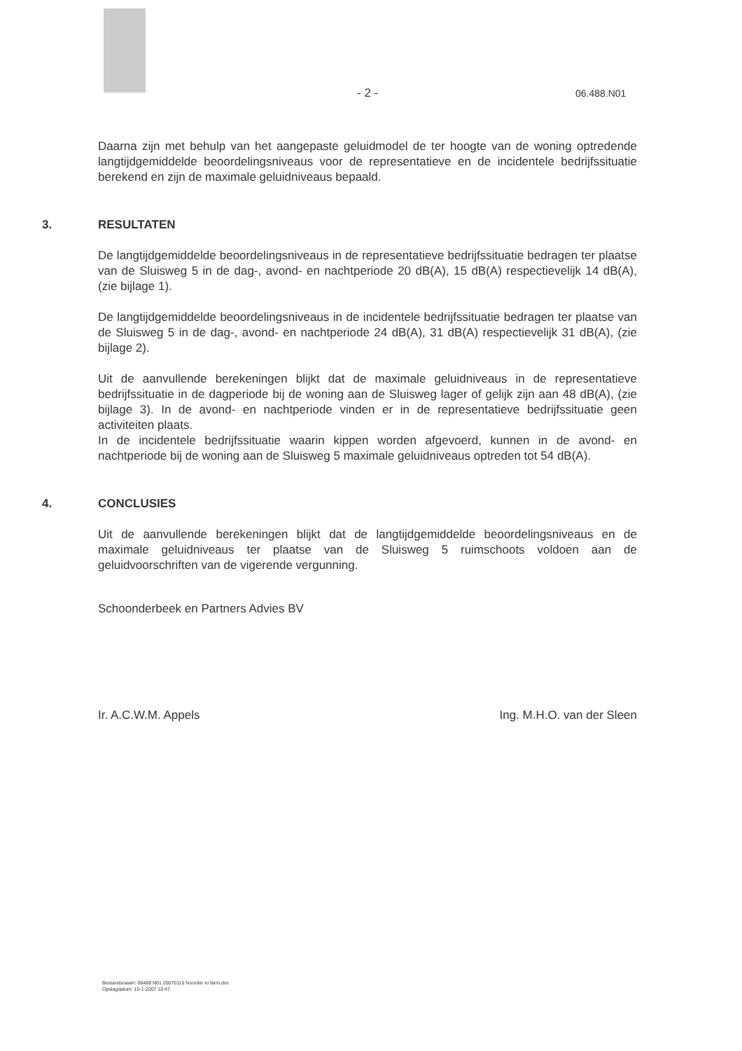- 2 - 06.488.N01
Daarna zijn met behulp van het aangepaste geluidmodel de ter hoogte van de woning optredende langtijdgemiddelde beoordelingsniveaus voor de representatieve en de incidentele bedrijfssituatie berekend en zijn de maximale geluidniveaus bepaald.
3. RESULTATEN
De langtijdgemiddelde beoordelingsniveaus in de representatieve bedrijfssituatie bedragen ter plaatse van de Sluisweg 5 in de dag-, avond- en nachtperiode 20 dB(A), 15 dB(A) respectievelijk 14 dB(A), (zie bijlage 1).
De langtijdgemiddelde beoordelingsniveaus in de incidentele bedrijfssituatie bedragen ter plaatse van de Sluisweg 5 in de dag-, avond- en nachtperiode 24 dB(A), 31 dB(A) respectievelijk 31 dB(A), (zie bijlage 2).
Uit de aanvullende berekeningen blijkt dat de maximale geluidniveaus in de representatieve bedrijfssituatie in de dagperiode bij de woning aan de Sluisweg lager of gelijk zijn aan 48 dB(A), (zie bijlage 3). In de avond- en nachtperiode vinden er in de representatieve bedrijfssituatie geen activiteiten plaats.
In de incidentele bedrijfssituatie waarin kippen worden afgevoerd, kunnen in de avond- en nachtperiode bij de woning aan de Sluisweg 5 maximale geluidniveaus optreden tot 54 dB(A).
4. CONCLUSIES
Uit de aanvullende berekeningen blijkt dat de langtijdgemiddelde beoordelingsniveaus en de maximale geluidniveaus ter plaatse van de Sluisweg 5 ruimschoots voldoen aan de geluidvoorschriften van de vigerende vergunning.
Schoonderbeek en Partners Advies BV
Ir. A.C.W.M. Appels Ing. M.H.O. van der Sleen
Bestandsnaam: 06488 N01 20070115 Noorder ei farm.doc
Opslagdatum: 15-1-2007 10:47